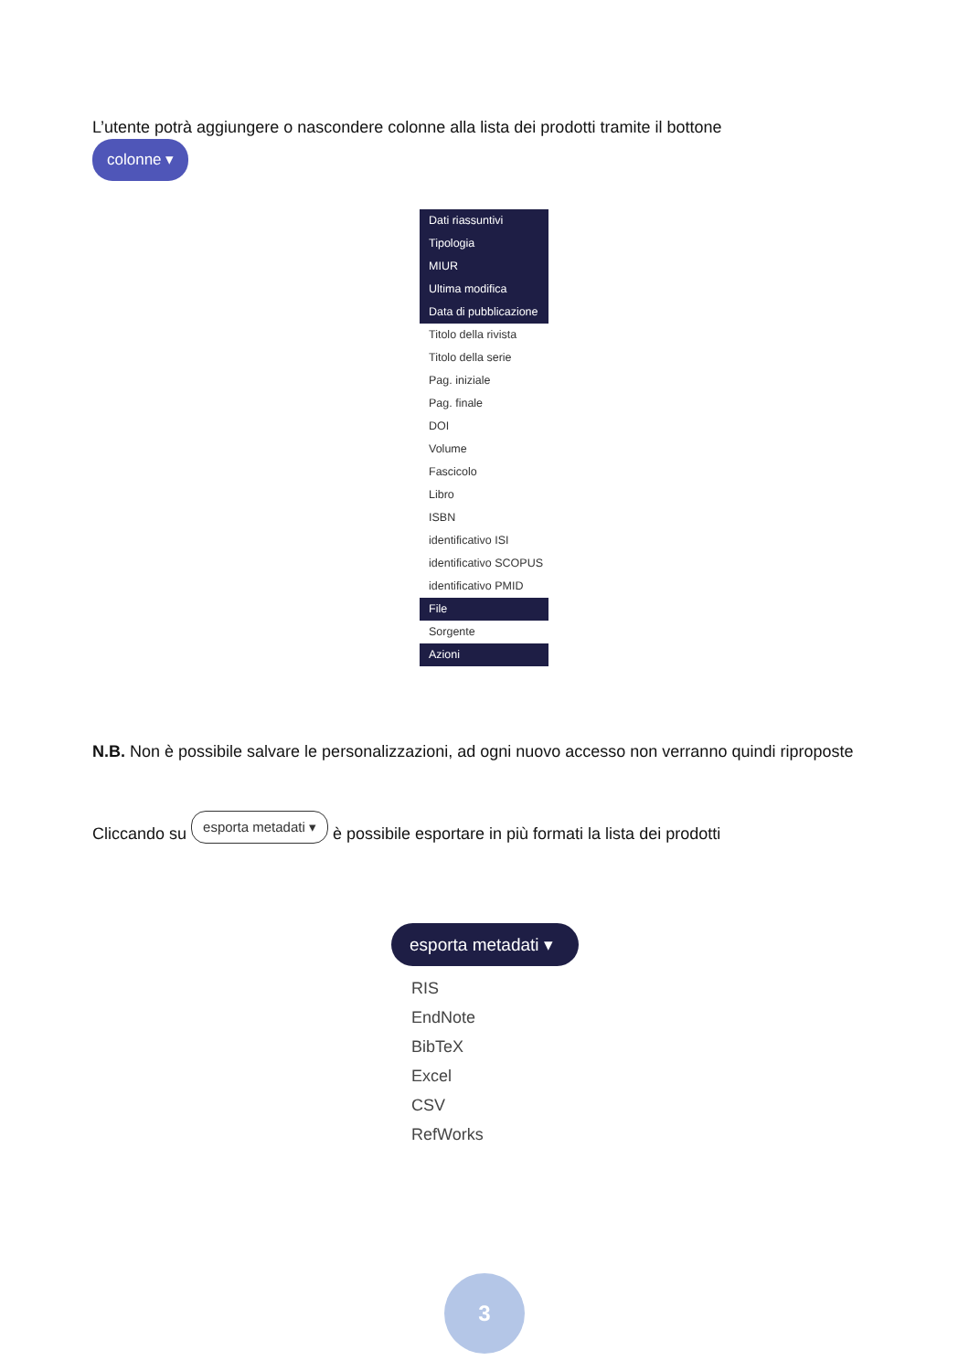L’utente potrà aggiungere o nascondere colonne alla lista dei prodotti tramite il bottone
colonne ▾
Dati riassuntivi
Tipologia
MIUR
Ultima modifica
Data di pubblicazione
Titolo della rivista
Titolo della serie
Pag. iniziale
Pag. finale
DOI
Volume
Fascicolo
Libro
ISBN
identificativo ISI
identificativo SCOPUS
identificativo PMID
File
Sorgente
Azioni
N.B. Non è possibile salvare le personalizzazioni, ad ogni nuovo accesso non verranno quindi riproposte
Cliccando su esporta metadati ▾ è possibile esportare in più formati la lista dei prodotti
esporta metadati ▾
RIS
EndNote
BibTeX
Excel
CSV
RefWorks
3